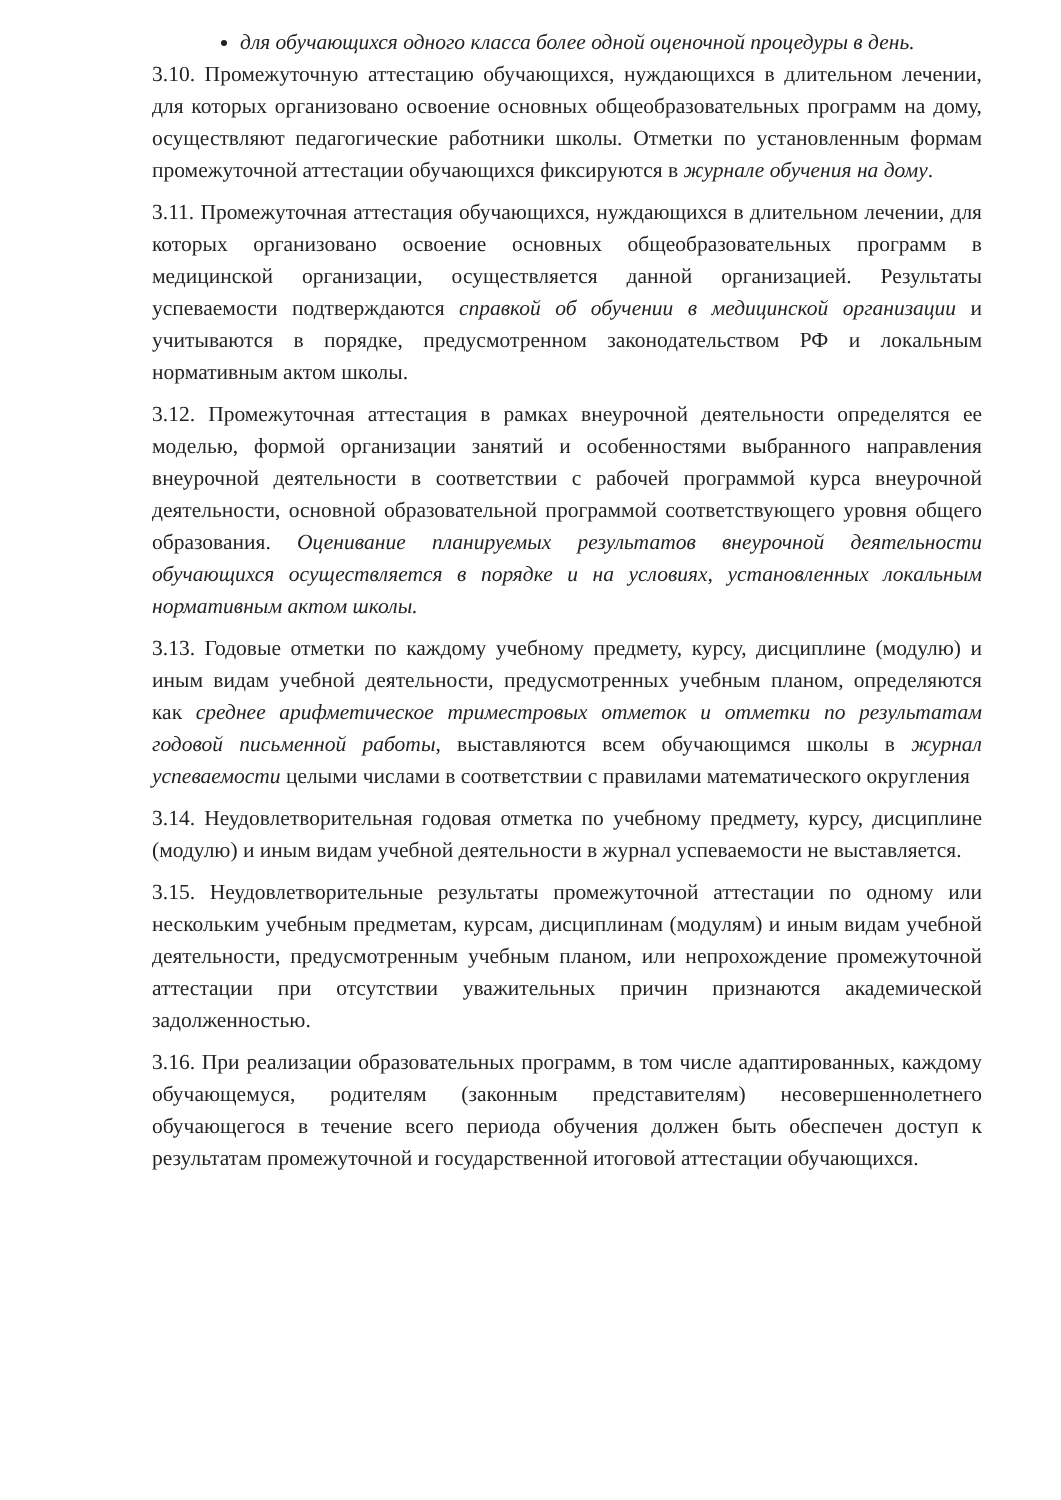для обучающихся одного класса более одной оценочной процедуры в день.
3.10. Промежуточную аттестацию обучающихся, нуждающихся в длительном лечении, для которых организовано освоение основных общеобразовательных программ на дому, осуществляют педагогические работники школы. Отметки по установленным формам промежуточной аттестации обучающихся фиксируются в журнале обучения на дому.
3.11. Промежуточная аттестация обучающихся, нуждающихся в длительном лечении, для которых организовано освоение основных общеобразовательных программ в медицинской организации, осуществляется данной организацией. Результаты успеваемости подтверждаются справкой об обучении в медицинской организации и учитываются в порядке, предусмотренном законодательством РФ и локальным нормативным актом школы.
3.12. Промежуточная аттестация в рамках внеурочной деятельности определятся ее моделью, формой организации занятий и особенностями выбранного направления внеурочной деятельности в соответствии с рабочей программой курса внеурочной деятельности, основной образовательной программой соответствующего уровня общего образования. Оценивание планируемых результатов внеурочной деятельности обучающихся осуществляется в порядке и на условиях, установленных локальным нормативным актом школы.
3.13. Годовые отметки по каждому учебному предмету, курсу, дисциплине (модулю) и иным видам учебной деятельности, предусмотренных учебным планом, определяются как среднее арифметическое триместровых отметок и отметки по результатам годовой письменной работы, выставляются всем обучающимся школы в журнал успеваемости целыми числами в соответствии с правилами математического округления
3.14. Неудовлетворительная годовая отметка по учебному предмету, курсу, дисциплине (модулю) и иным видам учебной деятельности в журнал успеваемости не выставляется.
3.15. Неудовлетворительные результаты промежуточной аттестации по одному или нескольким учебным предметам, курсам, дисциплинам (модулям) и иным видам учебной деятельности, предусмотренным учебным планом, или непрохождение промежуточной аттестации при отсутствии уважительных причин признаются академической задолженностью.
3.16. При реализации образовательных программ, в том числе адаптированных, каждому обучающемуся, родителям (законным представителям) несовершеннолетнего обучающегося в течение всего периода обучения должен быть обеспечен доступ к результатам промежуточной и государственной итоговой аттестации обучающихся.